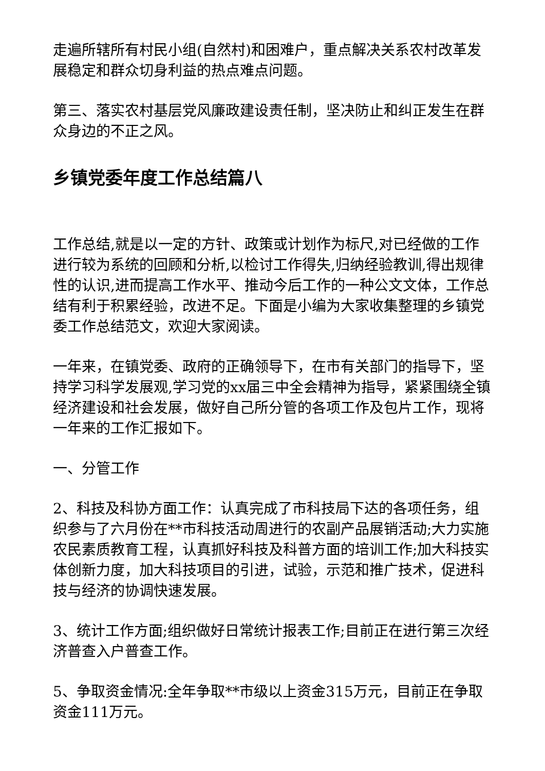走遍所辖所有村民小组(自然村)和困难户，重点解决关系农村改革发展稳定和群众切身利益的热点难点问题。
第三、落实农村基层党风廉政建设责任制，坚决防止和纠正发生在群众身边的不正之风。
乡镇党委年度工作总结篇八
工作总结,就是以一定的方针、政策或计划作为标尺,对已经做的工作进行较为系统的回顾和分析,以检讨工作得失,归纳经验教训,得出规律性的认识,进而提高工作水平、推动今后工作的一种公文文体，工作总结有利于积累经验，改进不足。下面是小编为大家收集整理的乡镇党委工作总结范文，欢迎大家阅读。
一年来，在镇党委、政府的正确领导下，在市有关部门的指导下，坚持学习科学发展观,学习党的xx届三中全会精神为指导，紧紧围绕全镇经济建设和社会发展，做好自己所分管的各项工作及包片工作，现将一年来的工作汇报如下。
一、分管工作
2、科技及科协方面工作：认真完成了市科技局下达的各项任务，组织参与了六月份在**市科技活动周进行的农副产品展销活动;大力实施农民素质教育工程，认真抓好科技及科普方面的培训工作;加大科技实体创新力度，加大科技项目的引进，试验，示范和推广技术，促进科技与经济的协调快速发展。
3、统计工作方面;组织做好日常统计报表工作;目前正在进行第三次经济普查入户普查工作。
5、争取资金情况:全年争取**市级以上资金315万元，目前正在争取资金111万元。